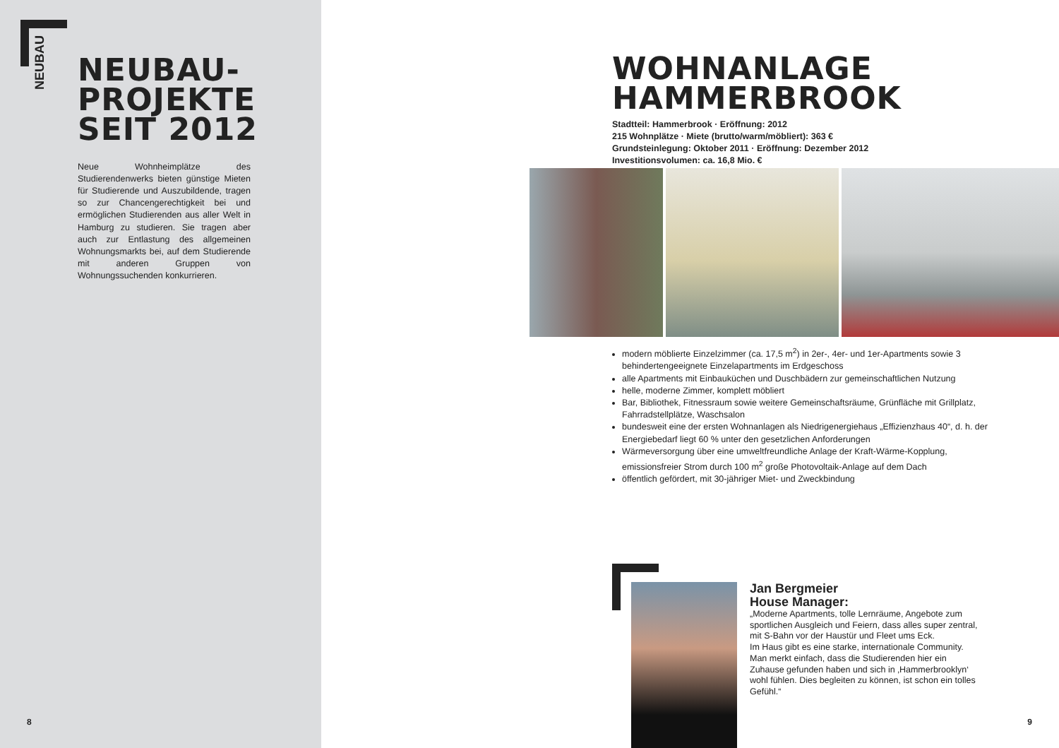NEUBAU
NEUBAU-
PROJEKTE
SEIT 2012
Neue Wohnheimplätze des Studierendenwerks bieten günstige Mieten für Studierende und Auszubildende, tragen so zur Chancengerechtigkeit bei und ermöglichen Studierenden aus aller Welt in Hamburg zu studieren. Sie tragen aber auch zur Entlastung des allgemeinen Wohnungsmarkts bei, auf dem Studierende mit anderen Gruppen von Wohnungssuchenden konkurrieren.
8
WOHNANLAGE
HAMMERBROOK
Stadtteil: Hammerbrook · Eröffnung: 2012
215 Wohnplätze · Miete (brutto/warm/möbliert): 363 €
Grundsteinlegung: Oktober 2011 · Eröffnung: Dezember 2012
Investitionsvolumen: ca. 16,8 Mio. €
modern möblierte Einzelzimmer (ca. 17,5 m<sup>2</sup>) in 2er-, 4er- und 1er-Apartments sowie 3 behindertengeeignete Einzelapartments im Erdgeschoss
alle Apartments mit Einbauküchen und Duschbädern zur gemeinschaftlichen Nutzung
helle, moderne Zimmer, komplett möbliert
Bar, Bibliothek, Fitnessraum sowie weitere Gemeinschaftsräume, Grünfläche mit Grillplatz, Fahrradstellplätze, Waschsalon
bundesweit eine der ersten Wohnanlagen als Niedrigenergiehaus „Effizienzhaus 40“, d. h. der Energiebedarf liegt 60 % unter den gesetzlichen Anforderungen
Wärmeversorgung über eine umweltfreundliche Anlage der Kraft-Wärme-Kopplung, emissionsfreier Strom durch 100 m<sup>2</sup> große Photovoltaik-Anlage auf dem Dach
öffentlich gefördert, mit 30-jähriger Miet- und Zweckbindung
Jan Bergmeier
House Manager:
„Moderne Apartments, tolle Lernräume, Angebote zum sportlichen Ausgleich und Feiern, dass alles super zentral, mit S-Bahn vor der Haustür und Fleet ums Eck.
Im Haus gibt es eine starke, internationale Community. Man merkt einfach, dass die Studierenden hier ein Zuhause gefunden haben und sich in ‚Hammerbrooklyn‘ wohl fühlen. Dies begleiten zu können, ist schon ein tolles Gefühl.“
9